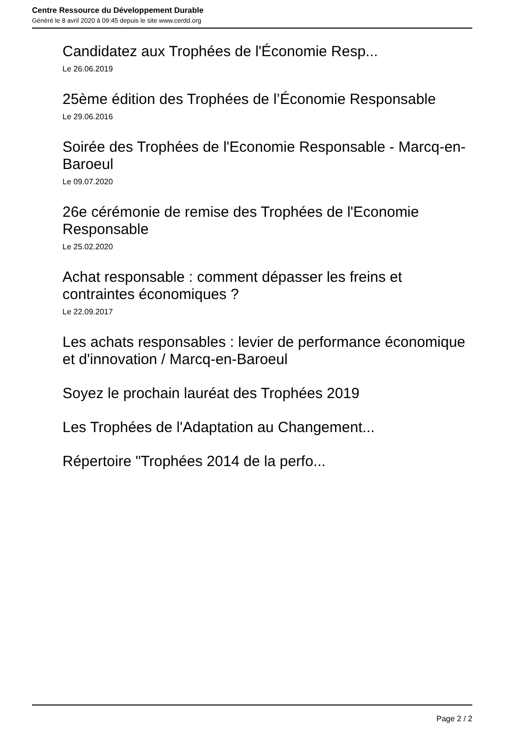Centre Ressource du Développement Durable
Généré le 8 avril 2020 à 09:45 depuis le site www.cerdd.org
Candidatez aux Trophées de l'Économie Resp...
Le 26.06.2019
25ème édition des Trophées de l’Économie Responsable
Le 29.06.2016
Soirée des Trophées de l'Economie Responsable - Marcq-en-Baroeul
Le 09.07.2020
26e cérémonie de remise des Trophées de l'Economie Responsable
Le 25.02.2020
Achat responsable : comment dépasser les freins et contraintes économiques ?
Le 22.09.2017
Les achats responsables : levier de performance économique et d'innovation / Marcq-en-Baroeul
Soyez le prochain lauréat des Trophées 2019
Les Trophées de l'Adaptation au Changement...
Répertoire "Trophées 2014 de la perfo...
Page 2 / 2